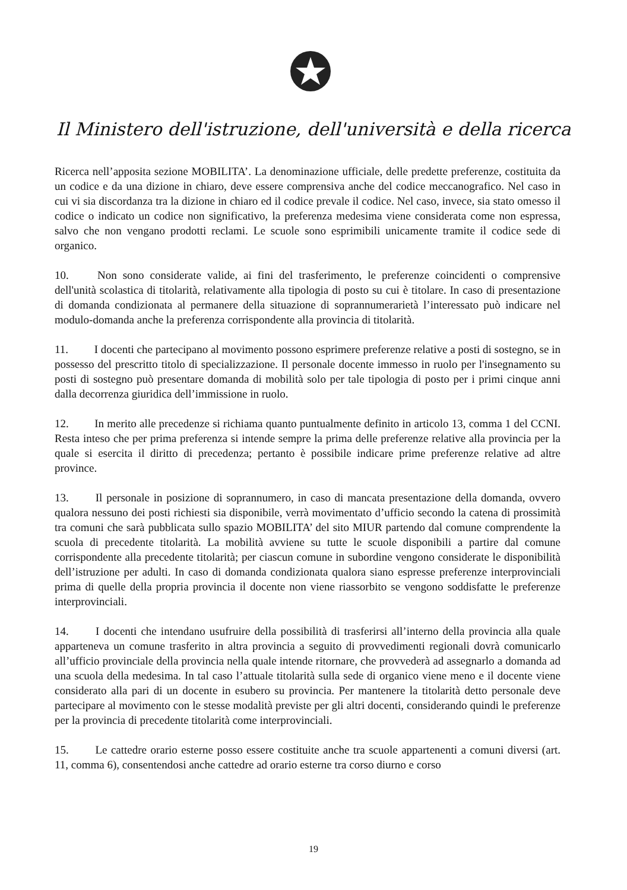Il Ministero dell'istruzione, dell'università e della ricerca
Ricerca nell’apposita sezione MOBILITA’. La denominazione ufficiale, delle predette preferenze, costituita da un codice e da una dizione in chiaro, deve essere comprensiva anche del codice meccanografico. Nel caso in cui vi sia discordanza tra la dizione in chiaro ed il codice prevale il codice. Nel caso, invece, sia stato omesso il codice o indicato un codice non significativo, la preferenza medesima viene considerata come non espressa, salvo che non vengano prodotti reclami. Le scuole sono esprimibili unicamente tramite il codice sede di organico.
10. Non sono considerate valide, ai fini del trasferimento, le preferenze coincidenti o comprensive dell'unità scolastica di titolarità, relativamente alla tipologia di posto su cui è titolare. In caso di presentazione di domanda condizionata al permanere della situazione di soprannumerarietà l’interessato può indicare nel modulo-domanda anche la preferenza corrispondente alla provincia di titolarità.
11. I docenti che partecipano al movimento possono esprimere preferenze relative a posti di sostegno, se in possesso del prescritto titolo di specializzazione. Il personale docente immesso in ruolo per l'insegnamento su posti di sostegno può presentare domanda di mobilità solo per tale tipologia di posto per i primi cinque anni dalla decorrenza giuridica dell’immissione in ruolo.
12. In merito alle precedenze si richiama quanto puntualmente definito in articolo 13, comma 1 del CCNI. Resta inteso che per prima preferenza si intende sempre la prima delle preferenze relative alla provincia per la quale si esercita il diritto di precedenza; pertanto è possibile indicare prime preferenze relative ad altre province.
13. Il personale in posizione di soprannumero, in caso di mancata presentazione della domanda, ovvero qualora nessuno dei posti richiesti sia disponibile, verrà movimentato d’ufficio secondo la catena di prossimità tra comuni che sarà pubblicata sullo spazio MOBILITA’ del sito MIUR partendo dal comune comprendente la scuola di precedente titolarità. La mobilità avviene su tutte le scuole disponibili a partire dal comune corrispondente alla precedente titolarità; per ciascun comune in subordine vengono considerate le disponibilità dell’istruzione per adulti. In caso di domanda condizionata qualora siano espresse preferenze interprovinciali prima di quelle della propria provincia il docente non viene riassorbito se vengono soddisfatte le preferenze interprovinciali.
14. I docenti che intendano usufruire della possibilità di trasferirsi all’interno della provincia alla quale apparteneva un comune trasferito in altra provincia a seguito di provvedimenti regionali dovrà comunicarlo all’ufficio provinciale della provincia nella quale intende ritornare, che provvederà ad assegnarlo a domanda ad una scuola della medesima. In tal caso l’attuale titolarità sulla sede di organico viene meno e il docente viene considerato alla pari di un docente in esubero su provincia. Per mantenere la titolarità detto personale deve partecipare al movimento con le stesse modalità previste per gli altri docenti, considerando quindi le preferenze per la provincia di precedente titolarità come interprovinciali.
15. Le cattedre orario esterne posso essere costituite anche tra scuole appartenenti a comuni diversi (art. 11, comma 6), consentendosi anche cattedre ad orario esterne tra corso diurno e corso
19